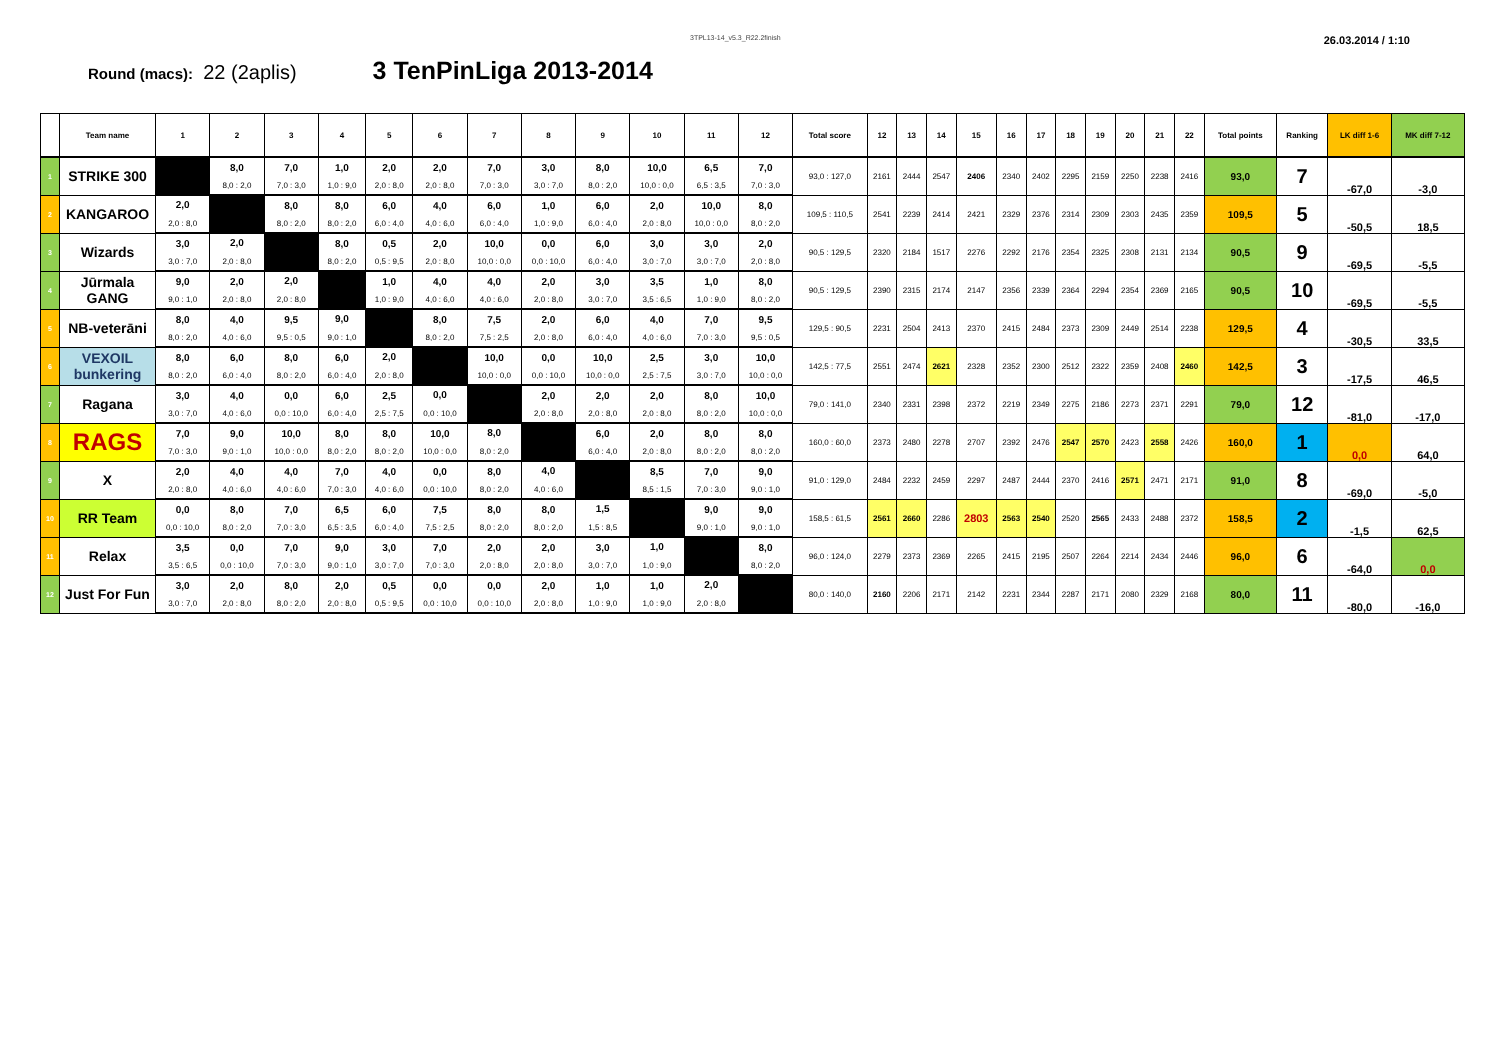3TPL13-14_v5.3_R22.2finish 26.03.2014 / 1:10
Round (macs): 22 (2aplis)
3 TenPinLiga 2013-2014
| | Team name | 1 | 2 | 3 | 4 | 5 | 6 | 7 | 8 | 9 | 10 | 11 | 12 | Total score | 12 | 13 | 14 | 15 | 16 | 17 | 18 | 19 | 20 | 21 | 22 | Total points | Ranking | LK diff 1-6 | MK diff 7-12 |
| --- | --- | --- | --- | --- | --- | --- | --- | --- | --- | --- | --- | --- | --- | --- | --- | --- | --- | --- | --- | --- | --- | --- | --- | --- | --- | --- | --- | --- | --- |
| 1 | STRIKE 300 | | 8,0 | 7,0 | 1,0 | 2,0 | 2,0 | 7,0 | 3,0 | 8,0 | 10,0 | 6,5 | 7,0 | 93,0 : 127,0 | 2161 | 2444 | 2547 | 2406 | 2340 | 2402 | 2295 | 2159 | 2250 | 2238 | 2416 | 93,0 | 7 | -67,0 | -3,0 |
| | | | 8,0 : 2,0 | 7,0 : 3,0 | 1,0 : 9,0 | 2,0 : 8,0 | 2,0 : 8,0 | 7,0 : 3,0 | 3,0 : 7,0 | 8,0 : 2,0 | 10,0 : 0,0 | 6,5 : 3,5 | 7,0 : 3,0 | | | | | | | | | | | | | | | | |
| 2 | KANGAROO | 2,0 | | 8,0 | 8,0 | 6,0 | 4,0 | 6,0 | 1,0 | 6,0 | 2,0 | 10,0 | 8,0 | 109,5 : 110,5 | 2541 | 2239 | 2414 | 2421 | 2329 | 2376 | 2314 | 2309 | 2303 | 2435 | 2359 | 109,5 | 5 | -50,5 | 18,5 |
| | | 2,0 : 8,0 | | 8,0 : 2,0 | 8,0 : 2,0 | 6,0 : 4,0 | 4,0 : 6,0 | 6,0 : 4,0 | 1,0 : 9,0 | 6,0 : 4,0 | 2,0 : 8,0 | 10,0 : 0,0 | 8,0 : 2,0 | | | | | | | | | | | | | | | | |
| 3 | Wizards | 3,0 | 2,0 | | 8,0 | 0,5 | 2,0 | 10,0 | 0,0 | 6,0 | 3,0 | 3,0 | 2,0 | 90,5 : 129,5 | 2320 | 2184 | 1517 | 2276 | 2292 | 2176 | 2354 | 2325 | 2308 | 2131 | 2134 | 90,5 | 9 | -69,5 | -5,5 |
| | | 3,0 : 7,0 | 2,0 : 8,0 | | 8,0 : 2,0 | 0,5 : 9,5 | 2,0 : 8,0 | 10,0 : 0,0 | 0,0 : 10,0 | 6,0 : 4,0 | 3,0 : 7,0 | 3,0 : 7,0 | 2,0 : 8,0 | | | | | | | | | | | | | | | | |
| 4 | Jūrmala GANG | 9,0 | 2,0 | 2,0 | | 1,0 | 4,0 | 4,0 | 2,0 | 3,0 | 3,5 | 1,0 | 8,0 | 90,5 : 129,5 | 2390 | 2315 | 2174 | 2147 | 2356 | 2339 | 2364 | 2294 | 2354 | 2369 | 2165 | 90,5 | 10 | -69,5 | -5,5 |
| | | 9,0 : 1,0 | 2,0 : 8,0 | 2,0 : 8,0 | | 1,0 : 9,0 | 4,0 : 6,0 | 4,0 : 6,0 | 2,0 : 8,0 | 3,0 : 7,0 | 3,5 : 6,5 | 1,0 : 9,0 | 8,0 : 2,0 | | | | | | | | | | | | | | | | |
| 5 | NB-veterāni | 8,0 | 4,0 | 9,5 | 9,0 | | 8,0 | 7,5 | 2,0 | 6,0 | 4,0 | 7,0 | 9,5 | 129,5 : 90,5 | 2231 | 2504 | 2413 | 2370 | 2415 | 2484 | 2373 | 2309 | 2449 | 2514 | 2238 | 129,5 | 4 | -30,5 | 33,5 |
| | | 8,0 : 2,0 | 4,0 : 6,0 | 9,5 : 0,5 | 9,0 : 1,0 | | 8,0 : 2,0 | 7,5 : 2,5 | 2,0 : 8,0 | 6,0 : 4,0 | 4,0 : 6,0 | 7,0 : 3,0 | 9,5 : 0,5 | | | | | | | | | | | | | | | | |
| 6 | VEXOIL bunkering | 8,0 | 6,0 | 8,0 | 6,0 | 2,0 | | 10,0 | 0,0 | 10,0 | 2,5 | 3,0 | 10,0 | 142,5 : 77,5 | 2551 | 2474 | 2621 | 2328 | 2352 | 2300 | 2512 | 2322 | 2359 | 2408 | 2460 | 142,5 | 3 | -17,5 | 46,5 |
| | | 8,0 : 2,0 | 6,0 : 4,0 | 8,0 : 2,0 | 6,0 : 4,0 | 2,0 : 8,0 | | 10,0 : 0,0 | 0,0 : 10,0 | 10,0 : 0,0 | 2,5 : 7,5 | 3,0 : 7,0 | 10,0 : 0,0 | | | | | | | | | | | | | | | | |
| 7 | Ragana | 3,0 | 4,0 | 0,0 | 6,0 | 2,5 | 0,0 | | 2,0 | 2,0 | 2,0 | 8,0 | 10,0 | 79,0 : 141,0 | 2340 | 2331 | 2398 | 2372 | 2219 | 2349 | 2275 | 2186 | 2273 | 2371 | 2291 | 79,0 | 12 | -81,0 | -17,0 |
| | | 3,0 : 7,0 | 4,0 : 6,0 | 0,0 : 10,0 | 6,0 : 4,0 | 2,5 : 7,5 | 0,0 : 10,0 | | 2,0 : 8,0 | 2,0 : 8,0 | 2,0 : 8,0 | 8,0 : 2,0 | 10,0 : 0,0 | | | | | | | | | | | | | | | | |
| 8 | RAGS | 7,0 | 9,0 | 10,0 | 8,0 | 8,0 | 10,0 | 8,0 | | 6,0 | 2,0 | 8,0 | 8,0 | 160,0 : 60,0 | 2373 | 2480 | 2278 | 2707 | 2392 | 2476 | 2547 | 2570 | 2423 | 2558 | 2426 | 160,0 | 1 | 0,0 | 64,0 |
| | | 7,0 : 3,0 | 9,0 : 1,0 | 10,0 : 0,0 | 8,0 : 2,0 | 8,0 : 2,0 | 10,0 : 0,0 | 8,0 : 2,0 | | 6,0 : 4,0 | 2,0 : 8,0 | 8,0 : 2,0 | 8,0 : 2,0 | | | | | | | | | | | | | | | | |
| 9 | X | 2,0 | 4,0 | 4,0 | 7,0 | 4,0 | 0,0 | 8,0 | 4,0 | | 8,5 | 7,0 | 9,0 | 91,0 : 129,0 | 2484 | 2232 | 2459 | 2297 | 2487 | 2444 | 2370 | 2416 | 2571 | 2471 | 2171 | 91,0 | 8 | -69,0 | -5,0 |
| | | 2,0 : 8,0 | 4,0 : 6,0 | 4,0 : 6,0 | 7,0 : 3,0 | 4,0 : 6,0 | 0,0 : 10,0 | 8,0 : 2,0 | 4,0 : 6,0 | | 8,5 : 1,5 | 7,0 : 3,0 | 9,0 : 1,0 | | | | | | | | | | | | | | | | |
| 10 | RR Team | 0,0 | 8,0 | 7,0 | 6,5 | 6,0 | 7,5 | 8,0 | 8,0 | 1,5 | | 9,0 | 9,0 | 158,5 : 61,5 | 2561 | 2660 | 2286 | 2803 | 2563 | 2540 | 2520 | 2565 | 2433 | 2488 | 2372 | 158,5 | 2 | -1,5 | 62,5 |
| | | 0,0 : 10,0 | 8,0 : 2,0 | 7,0 : 3,0 | 6,5 : 3,5 | 6,0 : 4,0 | 7,5 : 2,5 | 8,0 : 2,0 | 8,0 : 2,0 | 1,5 : 8,5 | | 9,0 : 1,0 | 9,0 : 1,0 | | | | | | | | | | | | | | | | |
| 11 | Relax | 3,5 | 0,0 | 7,0 | 9,0 | 3,0 | 7,0 | 2,0 | 2,0 | 3,0 | 1,0 | | 8,0 | 96,0 : 124,0 | 2279 | 2373 | 2369 | 2265 | 2415 | 2195 | 2507 | 2264 | 2214 | 2434 | 2446 | 96,0 | 6 | -64,0 | 0,0 |
| | | 3,5 : 6,5 | 0,0 : 10,0 | 7,0 : 3,0 | 9,0 : 1,0 | 3,0 : 7,0 | 7,0 : 3,0 | 2,0 : 8,0 | 2,0 : 8,0 | 3,0 : 7,0 | 1,0 : 9,0 | | 8,0 : 2,0 | | | | | | | | | | | | | | | | |
| 12 | Just For Fun | 3,0 | 2,0 | 8,0 | 2,0 | 0,5 | 0,0 | 0,0 | 2,0 | 1,0 | 1,0 | 2,0 | | 80,0 : 140,0 | 2160 | 2206 | 2171 | 2142 | 2231 | 2344 | 2287 | 2171 | 2080 | 2329 | 2168 | 80,0 | 11 | -80,0 | -16,0 |
| | | 3,0 : 7,0 | 2,0 : 8,0 | 8,0 : 2,0 | 2,0 : 8,0 | 0,5 : 9,5 | 0,0 : 10,0 | 0,0 : 10,0 | 2,0 : 8,0 | 1,0 : 9,0 | 1,0 : 9,0 | 2,0 : 8,0 | | | | | | | | | | | | | | | | | |